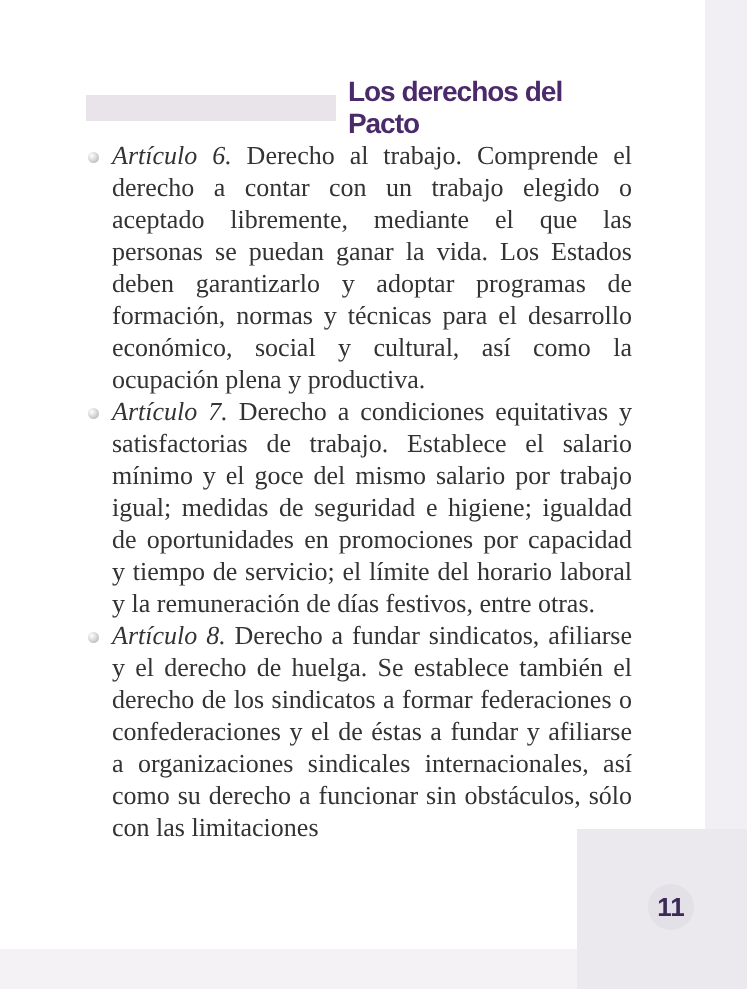Los derechos del Pacto
Artículo 6. Derecho al trabajo. Comprende el derecho a contar con un trabajo elegido o aceptado libremente, mediante el que las personas se puedan ganar la vida. Los Estados deben garantizarlo y adoptar programas de formación, normas y técnicas para el desarrollo económico, social y cultural, así como la ocupación plena y productiva.
Artículo 7. Derecho a condiciones equitativas y satisfactorias de trabajo. Establece el salario mínimo y el goce del mismo salario por trabajo igual; medidas de seguridad e higiene; igualdad de oportunidades en promociones por capacidad y tiempo de servicio; el límite del horario laboral y la remuneración de días festivos, entre otras.
Artículo 8. Derecho a fundar sindicatos, afiliarse y el derecho de huelga. Se establece también el derecho de los sindicatos a formar federaciones o confederaciones y el de éstas a fundar y afiliarse a organizaciones sindicales internacionales, así como su derecho a funcionar sin obstáculos, sólo con las limitaciones
11